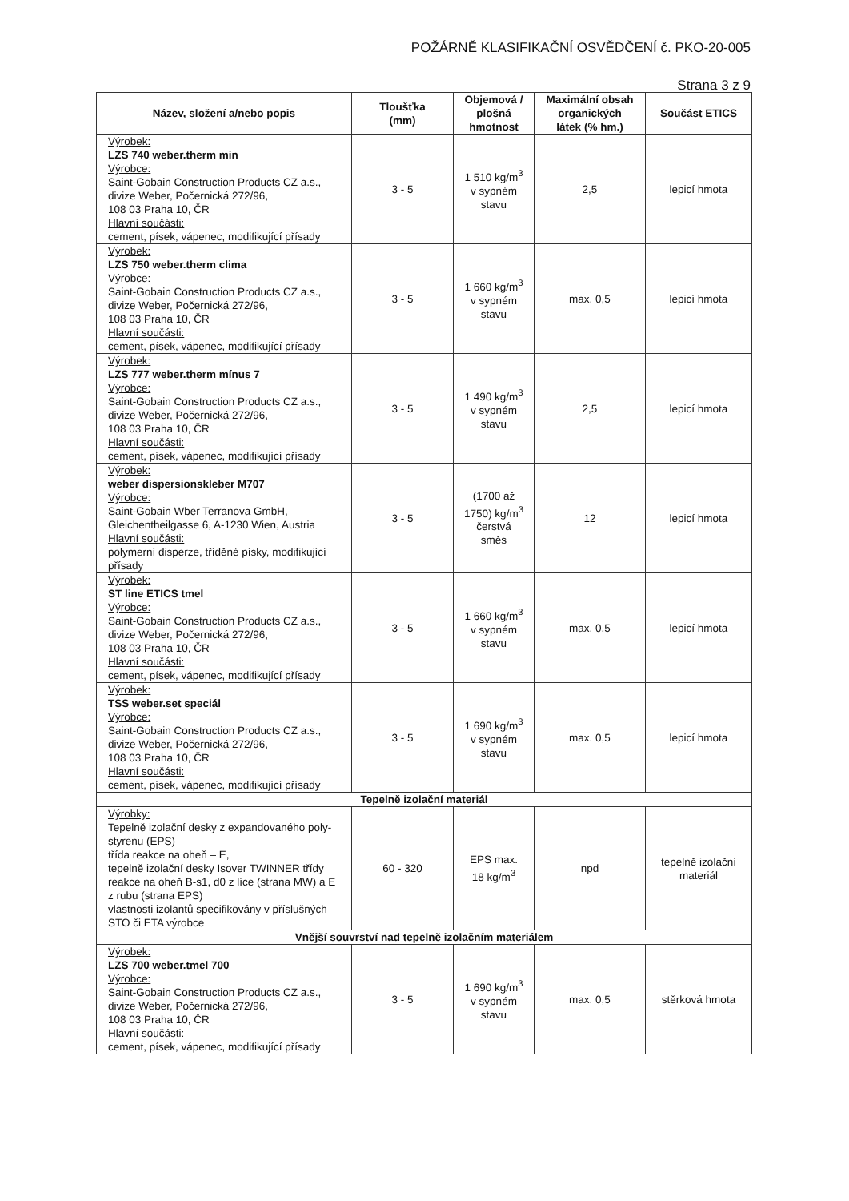POŽÁRNĚ KLASIFIKAČNÍ OSVĚDČENÍ č. PKO-20-005
Strana 3 z 9
| Název, složení a/nebo popis | Tloušťka (mm) | Objemová / plošná hmotnost | Maximální obsah organických látek (% hm.) | Součást ETICS |
| --- | --- | --- | --- | --- |
| Výrobek: LZS 740 weber.therm min Výrobce: Saint-Gobain Construction Products CZ a.s., divize Weber, Počernická 272/96, 108 03 Praha 10, ČR Hlavní součásti: cement, písek, vápenec, modifikující přísady | 3 - 5 | 1 510 kg/m<sup>3</sup> v sypném stavu | 2,5 | lepicí hmota |
| Výrobek: LZS 750 weber.therm clima Výrobce: Saint-Gobain Construction Products CZ a.s., divize Weber, Počernická 272/96, 108 03 Praha 10, ČR Hlavní součásti: cement, písek, vápenec, modifikující přísady | 3 - 5 | 1 660 kg/m<sup>3</sup> v sypném stavu | max. 0,5 | lepicí hmota |
| Výrobek: LZS 777 weber.therm mínus 7 Výrobce: Saint-Gobain Construction Products CZ a.s., divize Weber, Počernická 272/96, 108 03 Praha 10, ČR Hlavní součásti: cement, písek, vápenec, modifikující přísady | 3 - 5 | 1 490 kg/m<sup>3</sup> v sypném stavu | 2,5 | lepicí hmota |
| Výrobek: weber dispersionskleber M707 Výrobce: Saint-Gobain Wber Terranova GmbH, Gleichentheilgasse 6, A-1230 Wien, Austria Hlavní součásti: polymerní disperze, tříděné písky, modifikující přísady | 3 - 5 | (1700 až 1750) kg/m<sup>3</sup> čerstvá směs | 12 | lepicí hmota |
| Výrobek: ST line ETICS tmel Výrobce: Saint-Gobain Construction Products CZ a.s., divize Weber, Počernická 272/96, 108 03 Praha 10, ČR Hlavní součásti: cement, písek, vápenec, modifikující přísady | 3 - 5 | 1 660 kg/m<sup>3</sup> v sypném stavu | max. 0,5 | lepicí hmota |
| Výrobek: TSS weber.set speciál Výrobce: Saint-Gobain Construction Products CZ a.s., divize Weber, Počernická 272/96, 108 03 Praha 10, ČR Hlavní součásti: cement, písek, vápenec, modifikující přísady | 3 - 5 | 1 690 kg/m<sup>3</sup> v sypném stavu | max. 0,5 | lepicí hmota |
| Tepelně izolační materiál | | | | |
| Výrobky: Tepelně izolační desky z expandovaného poly- styrenu (EPS) třída reakce na oheň – E, tepelně izolační desky Isover TWINNER třídy reakce na oheň B-s1, d0 z líce (strana MW) a E z rubu (strana EPS) vlastnosti izolantů specifikovány v příslušných STO či ETA výrobce | 60 - 320 | EPS max. 18 kg/m<sup>3</sup> | npd | tepelně izolační materiál |
| Vnější souvrství nad tepelně izolačním materiálem | | | | |
| Výrobek: LZS 700 weber.tmel 700 Výrobce: Saint-Gobain Construction Products CZ a.s., divize Weber, Počernická 272/96, 108 03 Praha 10, ČR Hlavní součásti: cement, písek, vápenec, modifikující přísady | 3 - 5 | 1 690 kg/m<sup>3</sup> v sypném stavu | max. 0,5 | stěrková hmota |